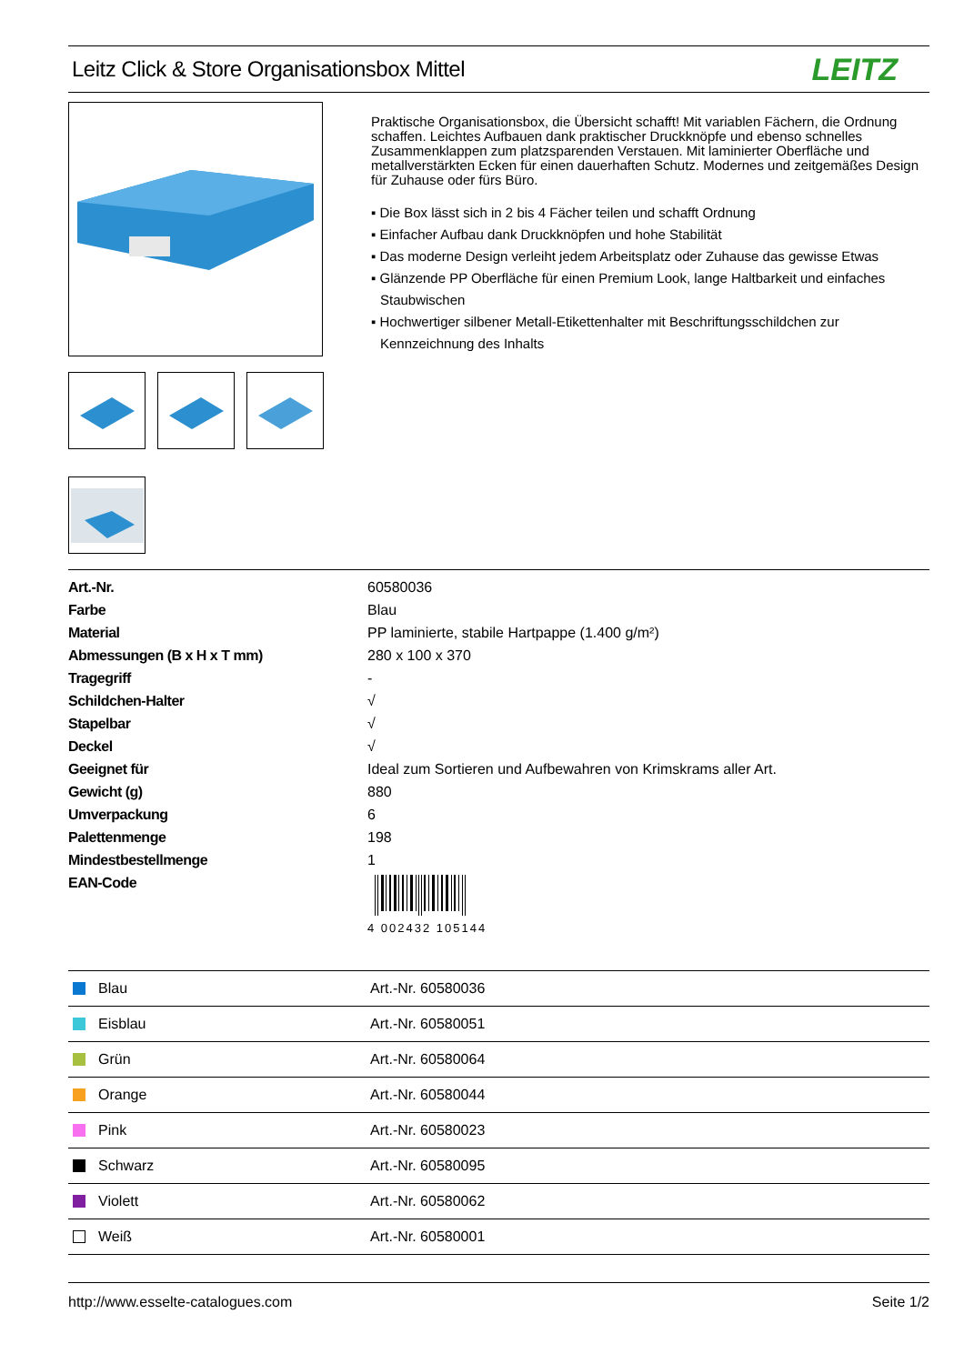Leitz Click & Store Organisationsbox Mittel
LEITZ
Praktische Organisationsbox, die Übersicht schafft! Mit variablen Fächern, die Ordnung schaffen. Leichtes Aufbauen dank praktischer Druckknöpfe und ebenso schnelles Zusammenklappen zum platzsparenden Verstauen. Mit laminierter Oberfläche und metallverstärkten Ecken für einen dauerhaften Schutz. Modernes und zeitgemäßes Design für Zuhause oder fürs Büro.
▪ Die Box lässt sich in 2 bis 4 Fächer teilen und schafft Ordnung
▪ Einfacher Aufbau dank Druckknöpfen und hohe Stabilität
▪ Das moderne Design verleiht jedem Arbeitsplatz oder Zuhause das gewisse Etwas
▪ Glänzende PP Oberfläche für einen Premium Look, lange Haltbarkeit und einfaches Staubwischen
▪ Hochwertiger silbener Metall-Etikettenhalter mit Beschriftungsschildchen zur Kennzeichnung des Inhalts
| Art.-Nr. | 60580036 |
| Farbe | Blau |
| Material | PP laminierte, stabile Hartpappe (1.400 g/m²) |
| Abmessungen (B x H x T mm) | 280 x 100 x 370 |
| Tragegriff | - |
| Schildchen-Halter | √ |
| Stapelbar | √ |
| Deckel | √ |
| Geeignet für | Ideal zum Sortieren und Aufbewahren von Krimskrams aller Art. |
| Gewicht (g) | 880 |
| Umverpackung | 6 |
| Palettenmenge | 198 |
| Mindestbestellmenge | 1 |
| EAN-Code | 4 002432 105144 |
| Blau | Art.-Nr. 60580036 |
| Eisblau | Art.-Nr. 60580051 |
| Grün | Art.-Nr. 60580064 |
| Orange | Art.-Nr. 60580044 |
| Pink | Art.-Nr. 60580023 |
| Schwarz | Art.-Nr. 60580095 |
| Violett | Art.-Nr. 60580062 |
| Weiß | Art.-Nr. 60580001 |
http://www.esselte-catalogues.com Seite 1/2